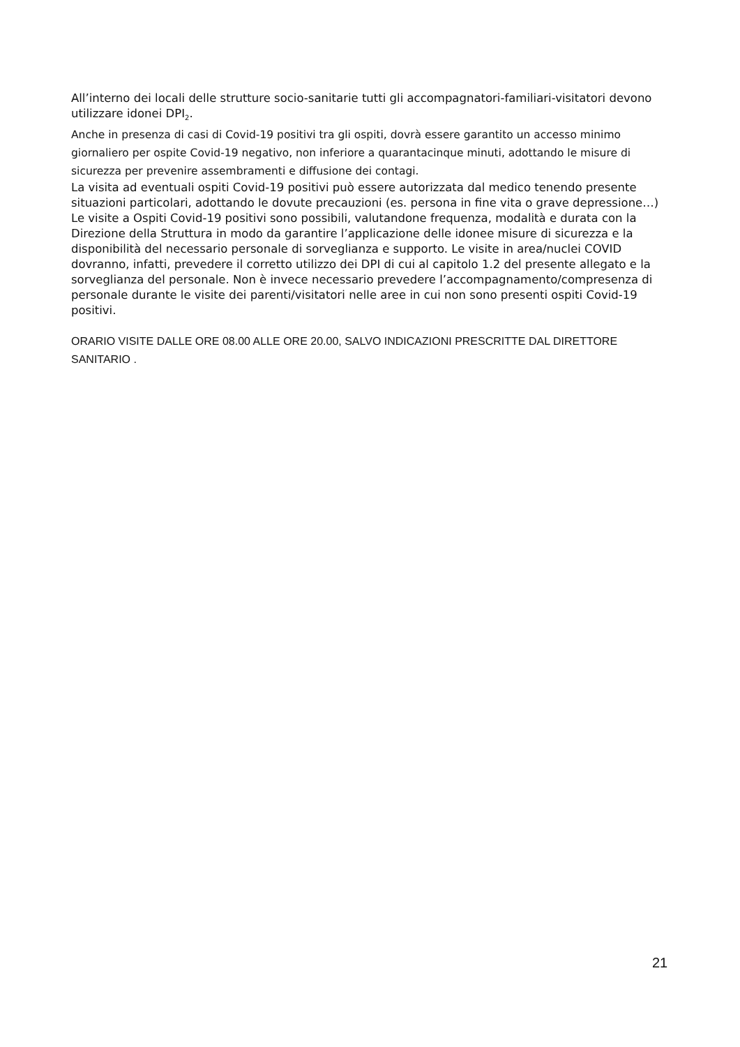All’interno dei locali delle strutture socio-sanitarie tutti gli accompagnatori-familiari-visitatori devono utilizzare idonei DPI<sub>2</sub>.
Anche in presenza di casi di Covid-19 positivi tra gli ospiti, dovrà essere garantito un accesso minimo giornaliero per ospite Covid-19 negativo, non inferiore a quarantacinque minuti, adottando le misure di sicurezza per prevenire assembramenti e diffusione dei contagi.
La visita ad eventuali ospiti Covid-19 positivi può essere autorizzata dal medico tenendo presente situazioni particolari, adottando le dovute precauzioni (es. persona in fine vita o grave depressione…)
Le visite a Ospiti Covid-19 positivi sono possibili, valutandone frequenza, modalità e durata con la Direzione della Struttura in modo da garantire l’applicazione delle idonee misure di sicurezza e la disponibilità del necessario personale di sorveglianza e supporto. Le visite in area/nuclei COVID dovranno, infatti, prevedere il corretto utilizzo dei DPI di cui al capitolo 1.2 del presente allegato e la sorveglianza del personale. Non è invece necessario prevedere l’accompagnamento/compresenza di personale durante le visite dei parenti/visitatori nelle aree in cui non sono presenti ospiti Covid-19 positivi.
ORARIO VISITE DALLE ORE 08.00 ALLE ORE 20.00, SALVO INDICAZIONI PRESCRITTE DAL DIRETTORE SANITARIO .
21